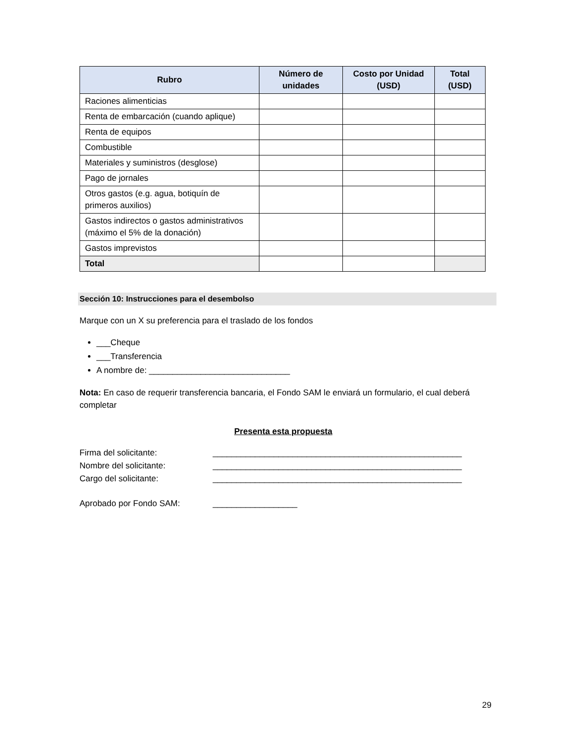| Rubro | Número de unidades | Costo por Unidad (USD) | Total (USD) |
| --- | --- | --- | --- |
| Raciones alimenticias | | | |
| Renta de embarcación (cuando aplique) | | | |
| Renta de equipos | | | |
| Combustible | | | |
| Materiales y suministros (desglose) | | | |
| Pago de jornales | | | |
| Otros gastos (e.g. agua, botiquín de primeros auxilios) | | | |
| Gastos indirectos o gastos administrativos (máximo el 5% de la donación) | | | |
| Gastos imprevistos | | | |
| Total | | | |
Sección 10: Instrucciones para el desembolso
Marque con un X su preferencia para el traslado de los fondos
___Cheque
___Transferencia
A nombre de: ______________________________
Nota: En caso de requerir transferencia bancaria, el Fondo SAM le enviará un formulario, el cual deberá completar
Presenta esta propuesta
Firma del solicitante: _____________________________________________________
Nombre del solicitante: _____________________________________________________
Cargo del solicitante: _____________________________________________________
Aprobado por Fondo SAM: __________________
29